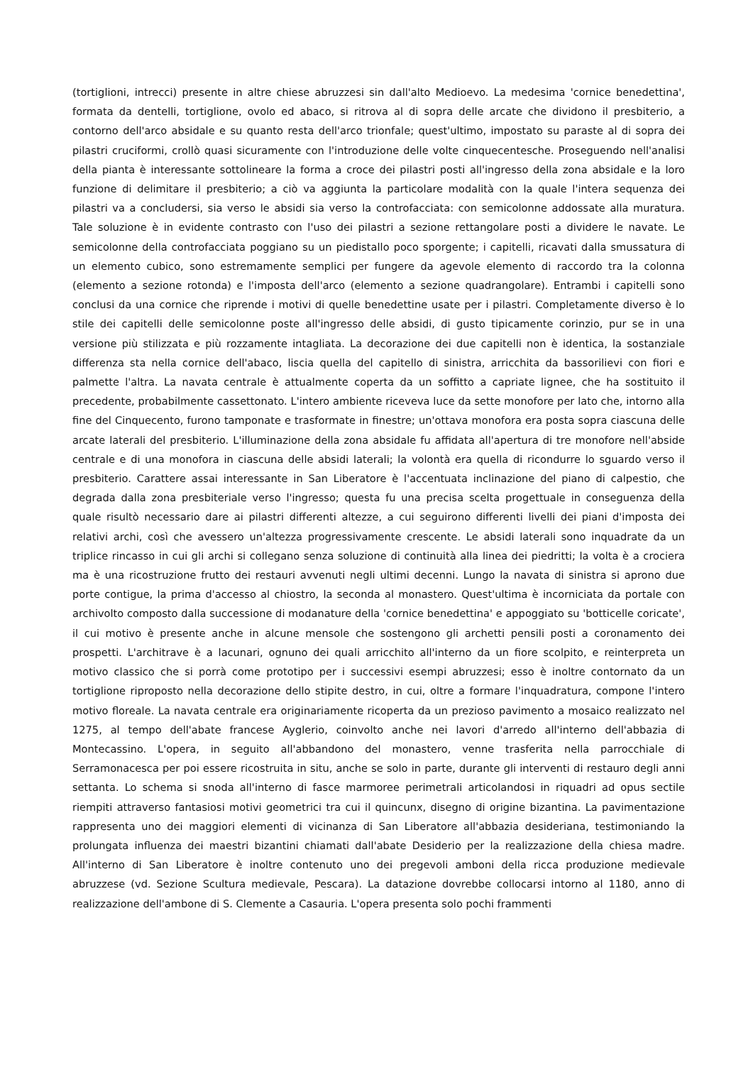(tortiglioni, intrecci) presente in altre chiese abruzzesi sin dall'alto Medioevo. La medesima 'cornice benedettina', formata da dentelli, tortiglione, ovolo ed abaco, si ritrova al di sopra delle arcate che dividono il presbiterio, a contorno dell'arco absidale e su quanto resta dell'arco trionfale; quest'ultimo, impostato su paraste al di sopra dei pilastri cruciformi, crollò quasi sicuramente con l'introduzione delle volte cinquecentesche. Proseguendo nell'analisi della pianta è interessante sottolineare la forma a croce dei pilastri posti all'ingresso della zona absidale e la loro funzione di delimitare il presbiterio; a ciò va aggiunta la particolare modalità con la quale l'intera sequenza dei pilastri va a concludersi, sia verso le absidi sia verso la controfacciata: con semicolonne addossate alla muratura. Tale soluzione è in evidente contrasto con l'uso dei pilastri a sezione rettangolare posti a dividere le navate. Le semicolonne della controfacciata poggiano su un piedistallo poco sporgente; i capitelli, ricavati dalla smussatura di un elemento cubico, sono estremamente semplici per fungere da agevole elemento di raccordo tra la colonna (elemento a sezione rotonda) e l'imposta dell'arco (elemento a sezione quadrangolare). Entrambi i capitelli sono conclusi da una cornice che riprende i motivi di quelle benedettine usate per i pilastri. Completamente diverso è lo stile dei capitelli delle semicolonne poste all'ingresso delle absidi, di gusto tipicamente corinzio, pur se in una versione più stilizzata e più rozzamente intagliata. La decorazione dei due capitelli non è identica, la sostanziale differenza sta nella cornice dell'abaco, liscia quella del capitello di sinistra, arricchita da bassorilievi con fiori e palmette l'altra. La navata centrale è attualmente coperta da un soffitto a capriate lignee, che ha sostituito il precedente, probabilmente cassettonato. L'intero ambiente riceveva luce da sette monofore per lato che, intorno alla fine del Cinquecento, furono tamponate e trasformate in finestre; un'ottava monofora era posta sopra ciascuna delle arcate laterali del presbiterio. L'illuminazione della zona absidale fu affidata all'apertura di tre monofore nell'abside centrale e di una monofora in ciascuna delle absidi laterali; la volontà era quella di ricondurre lo sguardo verso il presbiterio. Carattere assai interessante in San Liberatore è l'accentuata inclinazione del piano di calpestio, che degrada dalla zona presbiteriale verso l'ingresso; questa fu una precisa scelta progettuale in conseguenza della quale risultò necessario dare ai pilastri differenti altezze, a cui seguirono differenti livelli dei piani d'imposta dei relativi archi, così che avessero un'altezza progressivamente crescente. Le absidi laterali sono inquadrate da un triplice rincasso in cui gli archi si collegano senza soluzione di continuità alla linea dei piedritti; la volta è a crociera ma è una ricostruzione frutto dei restauri avvenuti negli ultimi decenni. Lungo la navata di sinistra si aprono due porte contigue, la prima d'accesso al chiostro, la seconda al monastero. Quest'ultima è incorniciata da portale con archivolto composto dalla successione di modanature della 'cornice benedettina' e appoggiato su 'botticelle coricate', il cui motivo è presente anche in alcune mensole che sostengono gli archetti pensili posti a coronamento dei prospetti. L'architrave è a lacunari, ognuno dei quali arricchito all'interno da un fiore scolpito, e reinterpreta un motivo classico che si porrà come prototipo per i successivi esempi abruzzesi; esso è inoltre contornato da un tortiglione riproposto nella decorazione dello stipite destro, in cui, oltre a formare l'inquadratura, compone l'intero motivo floreale. La navata centrale era originariamente ricoperta da un prezioso pavimento a mosaico realizzato nel 1275, al tempo dell'abate francese Ayglerio, coinvolto anche nei lavori d'arredo all'interno dell'abbazia di Montecassino. L'opera, in seguito all'abbandono del monastero, venne trasferita nella parrocchiale di Serramonacesca per poi essere ricostruita in situ, anche se solo in parte, durante gli interventi di restauro degli anni settanta. Lo schema si snoda all'interno di fasce marmoree perimetrali articolandosi in riquadri ad opus sectile riempiti attraverso fantasiosi motivi geometrici tra cui il quincunx, disegno di origine bizantina. La pavimentazione rappresenta uno dei maggiori elementi di vicinanza di San Liberatore all'abbazia desideriana, testimoniando la prolungata influenza dei maestri bizantini chiamati dall'abate Desiderio per la realizzazione della chiesa madre. All'interno di San Liberatore è inoltre contenuto uno dei pregevoli amboni della ricca produzione medievale abruzzese (vd. Sezione Scultura medievale, Pescara). La datazione dovrebbe collocarsi intorno al 1180, anno di realizzazione dell'ambone di S. Clemente a Casauria. L'opera presenta solo pochi frammenti